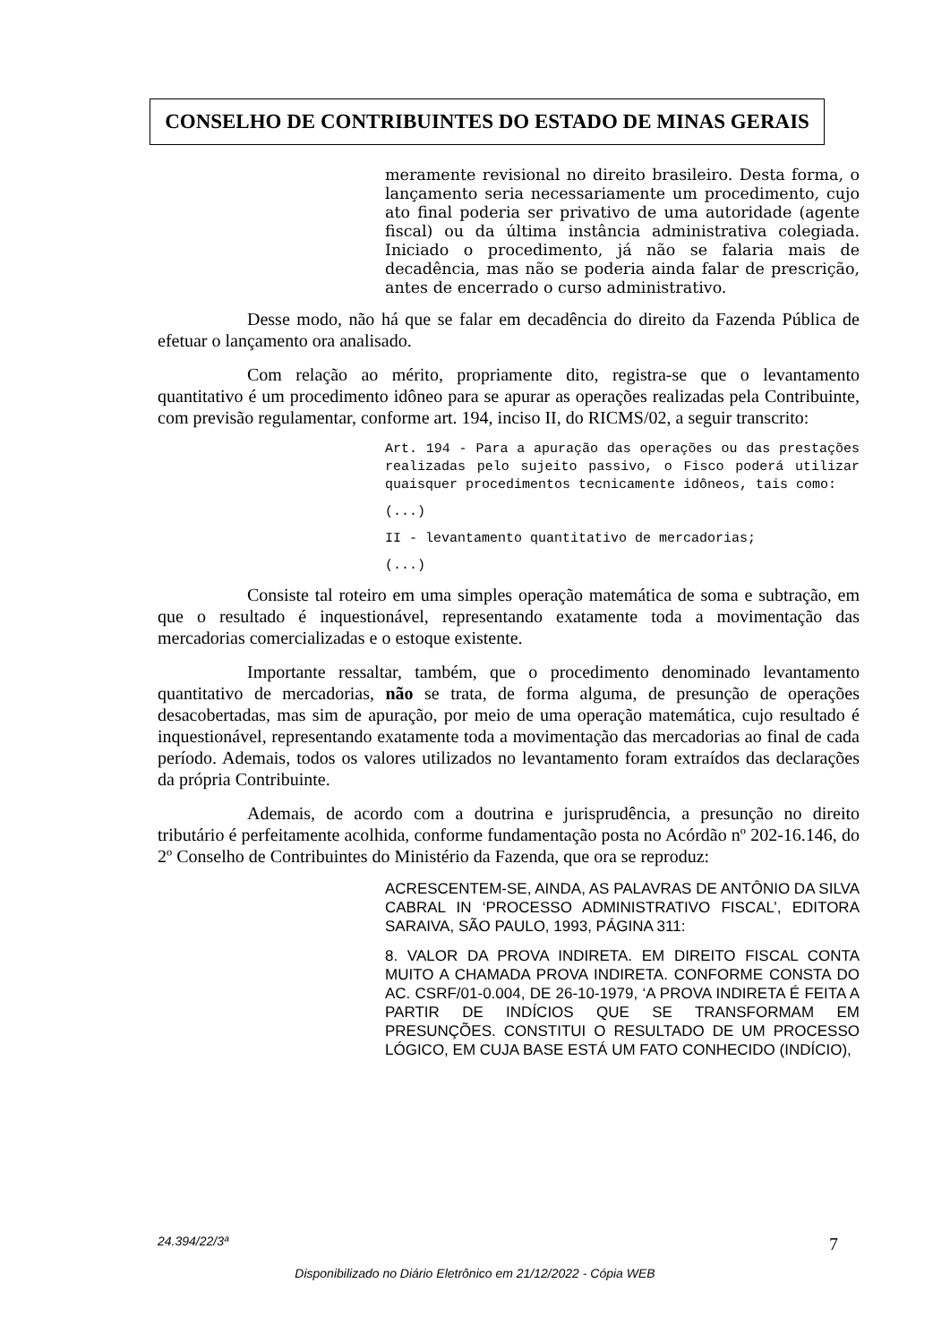CONSELHO DE CONTRIBUINTES DO ESTADO DE MINAS GERAIS
meramente revisional no direito brasileiro. Desta forma, o lançamento seria necessariamente um procedimento, cujo ato final poderia ser privativo de uma autoridade (agente fiscal) ou da última instância administrativa colegiada. Iniciado o procedimento, já não se falaria mais de decadência, mas não se poderia ainda falar de prescrição, antes de encerrado o curso administrativo.
Desse modo, não há que se falar em decadência do direito da Fazenda Pública de efetuar o lançamento ora analisado.
Com relação ao mérito, propriamente dito, registra-se que o levantamento quantitativo é um procedimento idôneo para se apurar as operações realizadas pela Contribuinte, com previsão regulamentar, conforme art. 194, inciso II, do RICMS/02, a seguir transcrito:
Art. 194 - Para a apuração das operações ou das prestações realizadas pelo sujeito passivo, o Fisco poderá utilizar quaisquer procedimentos tecnicamente idôneos, tais como:
(...)
II - levantamento quantitativo de mercadorias;
(...)
Consiste tal roteiro em uma simples operação matemática de soma e subtração, em que o resultado é inquestionável, representando exatamente toda a movimentação das mercadorias comercializadas e o estoque existente.
Importante ressaltar, também, que o procedimento denominado levantamento quantitativo de mercadorias, não se trata, de forma alguma, de presunção de operações desacobertadas, mas sim de apuração, por meio de uma operação matemática, cujo resultado é inquestionável, representando exatamente toda a movimentação das mercadorias ao final de cada período. Ademais, todos os valores utilizados no levantamento foram extraídos das declarações da própria Contribuinte.
Ademais, de acordo com a doutrina e jurisprudência, a presunção no direito tributário é perfeitamente acolhida, conforme fundamentação posta no Acórdão nº 202-16.146, do 2º Conselho de Contribuintes do Ministério da Fazenda, que ora se reproduz:
ACRESCENTEM-SE, AINDA, AS PALAVRAS DE ANTÔNIO DA SILVA CABRAL IN ‘PROCESSO ADMINISTRATIVO FISCAL’, EDITORA SARAIVA, SÃO PAULO, 1993, PÁGINA 311:
8. VALOR DA PROVA INDIRETA. EM DIREITO FISCAL CONTA MUITO A CHAMADA PROVA INDIRETA. CONFORME CONSTA DO AC. CSRF/01-0.004, DE 26-10-1979, ‘A PROVA INDIRETA É FEITA A PARTIR DE INDÍCIOS QUE SE TRANSFORMAM EM PRESUNÇÕES. CONSTITUI O RESULTADO DE UM PROCESSO LÓGICO, EM CUJA BASE ESTÁ UM FATO CONHECIDO (INDÍCIO),
24.394/22/3ª 7
Disponibilizado no Diário Eletrônico em 21/12/2022 - Cópia WEB